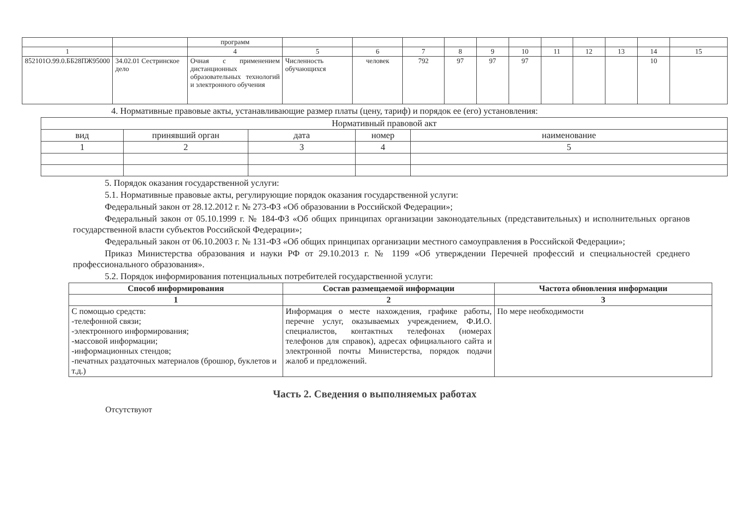| | | программ | | | | | | | | | | | |
| 1 | | 4 | 5 | 6 | 7 | 8 | 9 | 10 | 11 | 12 | 13 | 14 | 15 |
| 852101О.99.0.ББ28ПЖ95000 | 34.02.01 Сестринское дело | Очная с применением дистанционных образовательных технологий и электронного обучения | Численность обучающихся | человек | 792 | 97 | 97 | 97 | | | | 10 | |
4. Нормативные правовые акты, устанавливающие размер платы (цену, тариф) и порядок ее (его) установления:
| Нормативный правовой акт | | | | |
| вид | принявший орган | дата | номер | наименование |
| 1 | 2 | 3 | 4 | 5 |
5. Порядок оказания государственной услуги:
5.1. Нормативные правовые акты, регулирующие порядок оказания государственной услуги:
Федеральный закон от 28.12.2012 г. № 273-ФЗ «Об образовании в Российской Федерации»;
Федеральный закон от 05.10.1999 г. № 184-ФЗ «Об общих принципах организации законодательных (представительных) и исполнительных органов государственной власти субъектов Российской Федерации»;
Федеральный закон от 06.10.2003 г. № 131-ФЗ «Об общих принципах организации местного самоуправления в Российской Федерации»;
Приказ Министерства образования и науки РФ от 29.10.2013 г. № 1199 «Об утверждении Перечней профессий и специальностей среднего профессионального образования».
5.2. Порядок информирования потенциальных потребителей государственной услуги:
| Способ информирования | Состав размещаемой информации | Частота обновления информации |
| --- | --- | --- |
| 1 | 2 | 3 |
| С помощью средств: -телефонной связи; -электронного информирования; -массовой информации; -информационных стендов; -печатных раздаточных материалов (брошюр, буклетов и т.д.) | Информация о месте нахождения, графике работы, перечне услуг, оказываемых учреждением, Ф.И.О. специалистов, контактных телефонах (номерах телефонов для справок), адресах официального сайта и электронной почты Министерства, порядок подачи жалоб и предложений. | По мере необходимости |
Часть 2. Сведения о выполняемых работах
Отсутствуют